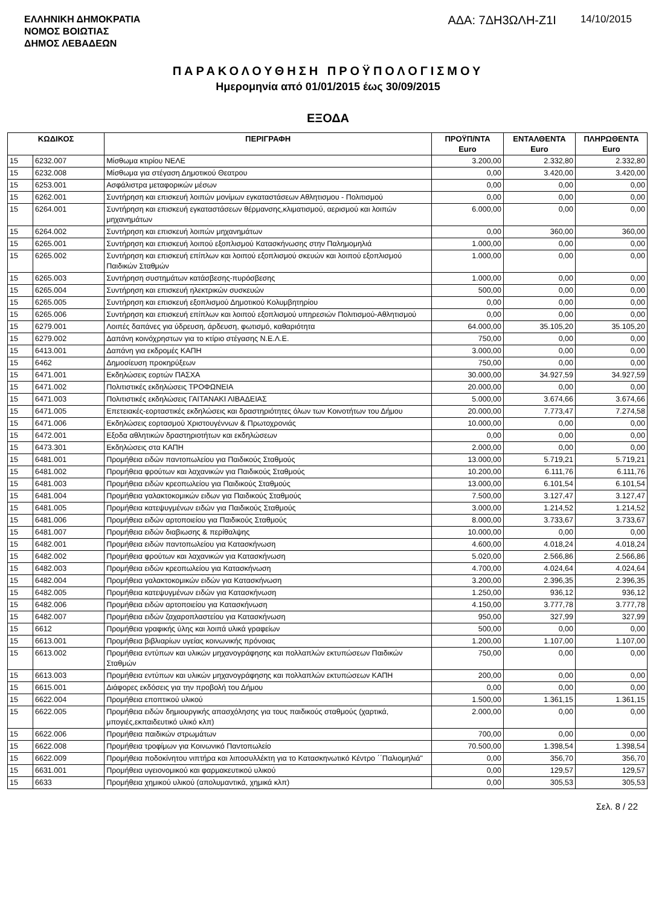ΕΛΛΗΝΙΚΗ ΔΗΜΟΚΡΑΤΙΑ
ΝΟΜΟΣ ΒΟΙΩΤΙΑΣ
ΔΗΜΟΣ ΛΕΒΑΔΕΩΝ
ΑΔΑ: 7ΔΗ3ΩΛΗ-Ζ1Ι 14/10/2015
ΠΑΡΑΚΟΛΟΥΘΗΣΗ ΠΡΟΫΠΟΛΟΓΙΣΜΟΥ
Ημερομηνία από 01/01/2015 έως 30/09/2015
ΕΞΟΔΑ
| ΚΩΔΙΚΟΣ | | ΠΕΡΙΓΡΑΦΗ | ΠΡΟΫΠ/ΝΤΑ Euro | ΕΝΤΑΛΘΕΝΤΑ Euro | ΠΛΗΡΩΘΕΝΤΑ Euro |
| --- | --- | --- | --- | --- | --- |
| 15 | 6232.007 | Μίσθωμα κτιρίου ΝΕΛΕ | 3.200,00 | 2.332,80 | 2.332,80 |
| 15 | 6232.008 | Μίσθωμα για στέγαση Δημοτικού Θεατρου | 0,00 | 3.420,00 | 3.420,00 |
| 15 | 6253.001 | Ασφάλιστρα μεταφορικών μέσων | 0,00 | 0,00 | 0,00 |
| 15 | 6262.001 | Συντήρηση και επισκευή λοιπών μονίμων εγκαταστάσεων Αθλητισμου - Πολιτισμού | 0,00 | 0,00 | 0,00 |
| 15 | 6264.001 | Συντήρηση και επισκευή εγκαταστάσεων θέρμανσης,κλιματισμού, αερισμού και λοιπών μηχανημάτων | 6.000,00 | 0,00 | 0,00 |
| 15 | 6264.002 | Συντήρηση και επισκευή λοιπών μηχανημάτων | 0,00 | 360,00 | 360,00 |
| 15 | 6265.001 | Συντήρηση και επισκευή λοιπού εξοπλισμού Κατασκήνωσης στην Παλημομηλιά | 1.000,00 | 0,00 | 0,00 |
| 15 | 6265.002 | Συντήρηση και επισκευή επίπλων και λοιπού εξοπλισμού σκευών και λοιπού εξοπλισμού Παιδικών Σταθμών | 1.000,00 | 0,00 | 0,00 |
| 15 | 6265.003 | Συντήρηση συστημάτων κατάσβεσης-πυρόσβεσης | 1.000,00 | 0,00 | 0,00 |
| 15 | 6265.004 | Συντήρηση και επισκευή ηλεκτρικών συσκευών | 500,00 | 0,00 | 0,00 |
| 15 | 6265.005 | Συντήρηση και επισκευή εξοπλισμού Δημοτικού Κολυμβητηρίου | 0,00 | 0,00 | 0,00 |
| 15 | 6265.006 | Συντήρηση και επισκευή επίπλων και λοιπού εξοπλισμού υπηρεσιών Πολιτισμού-Αθλητισμού | 0,00 | 0,00 | 0,00 |
| 15 | 6279.001 | Λοιπές δαπάνες για ύδρευση, άρδευση, φωτισμό, καθαριότητα | 64.000,00 | 35.105,20 | 35.105,20 |
| 15 | 6279.002 | Δαπάνη κοινόχρηστων για το κτίριο στέγασης Ν.Ε.Λ.Ε. | 750,00 | 0,00 | 0,00 |
| 15 | 6413.001 | Δαπάνη για εκδρομές ΚΑΠΗ | 3.000,00 | 0,00 | 0,00 |
| 15 | 6462 | Δημοσίευση προκηρύξεων | 750,00 | 0,00 | 0,00 |
| 15 | 6471.001 | Εκδηλώσεις εορτών ΠΑΣΧΑ | 30.000,00 | 34.927,59 | 34.927,59 |
| 15 | 6471.002 | Πολιτιστικές εκδηλώσεις ΤΡΟΦΩΝΕΙΑ | 20.000,00 | 0,00 | 0,00 |
| 15 | 6471.003 | Πολιτιστικές εκδηλώσεις ΓΑΙΤΑΝΑΚΙ ΛΙΒΑΔΕΙΑΣ | 5.000,00 | 3.674,66 | 3.674,66 |
| 15 | 6471.005 | Επετειακές-εορταστικές εκδηλώσεις και δραστηριότητες όλων των Κοινοτήτων του Δήμου | 20.000,00 | 7.773,47 | 7.274,58 |
| 15 | 6471.006 | Εκδηλώσεις εορτασμού Χριστουγέννων & Πρωτοχρονιάς | 10.000,00 | 0,00 | 0,00 |
| 15 | 6472.001 | Εξοδα αθλητικών δραστηριοτήτων και εκδηλώσεων | 0,00 | 0,00 | 0,00 |
| 15 | 6473.301 | Εκδηλώσεις στα ΚΑΠΗ | 2.000,00 | 0,00 | 0,00 |
| 15 | 6481.001 | Προμήθεια ειδών παντοπωλείου για Παιδικούς Σταθμούς | 13.000,00 | 5.719,21 | 5.719,21 |
| 15 | 6481.002 | Προμήθεια φρούτων και λαχανικών για Παιδικούς Σταθμούς | 10.200,00 | 6.111,76 | 6.111,76 |
| 15 | 6481.003 | Προμήθεια ειδών κρεοπωλείου για Παιδικούς Σταθμούς | 13.000,00 | 6.101,54 | 6.101,54 |
| 15 | 6481.004 | Προμήθεια γαλακτοκομικών ειδων για Παιδικούς Σταθμούς | 7.500,00 | 3.127,47 | 3.127,47 |
| 15 | 6481.005 | Προμήθεια κατεψυγμένων ειδών για Παιδικούς Σταθμούς | 3.000,00 | 1.214,52 | 1.214,52 |
| 15 | 6481.006 | Προμήθεια ειδών αρτοποιείου για Παιδικούς Σταθμούς | 8.000,00 | 3.733,67 | 3.733,67 |
| 15 | 6481.007 | Προμήθεια ειδών διαβιωσης & περίθαλψης | 10.000,00 | 0,00 | 0,00 |
| 15 | 6482.001 | Προμήθεια ειδών παντοπωλείου για Κατασκήνωση | 4.600,00 | 4.018,24 | 4.018,24 |
| 15 | 6482.002 | Προμήθεια φρούτων και λαχανικών για Κατασκήνωση | 5.020,00 | 2.566,86 | 2.566,86 |
| 15 | 6482.003 | Προμήθεια ειδών κρεοπωλείου για Κατασκήνωση | 4.700,00 | 4.024,64 | 4.024,64 |
| 15 | 6482.004 | Προμήθεια γαλακτοκομικών ειδών για Κατασκήνωση | 3.200,00 | 2.396,35 | 2.396,35 |
| 15 | 6482.005 | Προμήθεια κατεψυγμένων ειδών για Κατασκήνωση | 1.250,00 | 936,12 | 936,12 |
| 15 | 6482.006 | Προμήθεια ειδών αρτοποιείου για Κατασκήνωση | 4.150,00 | 3.777,78 | 3.777,78 |
| 15 | 6482.007 | Προμήθεια ειδών ζαχαροπλαστείου για Κατασκήνωση | 950,00 | 327,99 | 327,99 |
| 15 | 6612 | Προμήθεια γραφικής ύλης και λοιπά υλικά γραφείων | 500,00 | 0,00 | 0,00 |
| 15 | 6613.001 | Προμήθεια βιβλιαρίων υγείας κοινωνικής πρόνοιας | 1.200,00 | 1.107,00 | 1.107,00 |
| 15 | 6613.002 | Προμήθεια εντύπων και υλικών μηχανογράφησης και πολλαπλών εκτυπώσεων Παιδικών Σταθμών | 750,00 | 0,00 | 0,00 |
| 15 | 6613.003 | Προμήθεια εντύπων και υλικών μηχανογράφησης και πολλαπλών εκτυπώσεων ΚΑΠΗ | 200,00 | 0,00 | 0,00 |
| 15 | 6615.001 | Διάφορες εκδόσεις για την προβολή του Δήμου | 0,00 | 0,00 | 0,00 |
| 15 | 6622.004 | Προμήθεια εποπτικού υλικού | 1.500,00 | 1.361,15 | 1.361,15 |
| 15 | 6622.005 | Προμήθεια ειδών δημιουργικής απασχόλησης για τους παιδικούς σταθμούς (χαρτικά, μπογιές,εκπαιδευτικό υλικό κλπ) | 2.000,00 | 0,00 | 0,00 |
| 15 | 6622.006 | Προμήθεια παιδικών στρωμάτων | 700,00 | 0,00 | 0,00 |
| 15 | 6622.008 | Προμήθεια τροφίμων για Κοινωνικό Παντοπωλείο | 70.500,00 | 1.398,54 | 1.398,54 |
| 15 | 6622.009 | Προμήθεια ποδοκίνητου νιπτήρα και λιποσυλλέκτη για το Κατασκηνωτικό Κέντρο ΄΄Παλιομηλιά" | 0,00 | 356,70 | 356,70 |
| 15 | 6631.001 | Προμήθεια υγειονομικού και φαρμακευτικού υλικού | 0,00 | 129,57 | 129,57 |
| 15 | 6633 | Προμήθεια χημικού υλικού (απολυμαντικά, χημικά κλπ) | 0,00 | 305,53 | 305,53 |
Σελ. 8 / 22